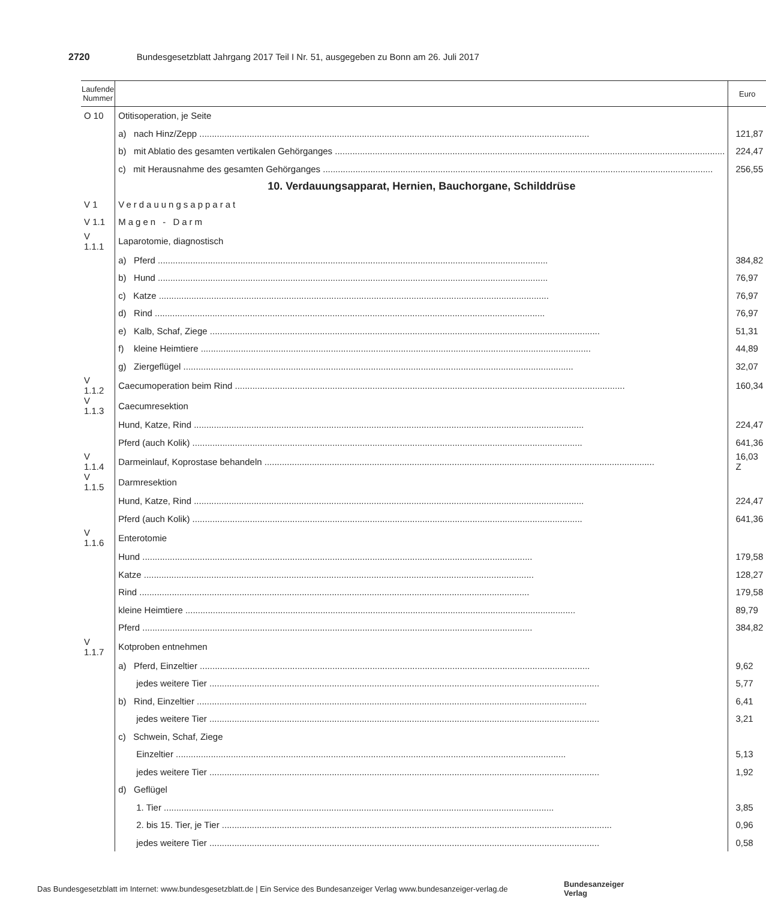2720 Bundesgesetzblatt Jahrgang 2017 Teil I Nr. 51, ausgegeben zu Bonn am 26. Juli 2017
| Laufende Nummer | | Euro |
| --- | --- | --- |
| O 10 | Otitisoperation, je Seite | |
| | a) nach Hinz/Zepp | 121,87 |
| | b) mit Ablatio des gesamten vertikalen Gehörganges | 224,47 |
| | c) mit Herausnahme des gesamten Gehörganges | 256,55 |
| | 10. Verdauungsapparat, Hernien, Bauchorgane, Schilddrüse | |
| V 1 | Verdauungsapparat | |
| V 1.1 | Magen - Darm | |
| V 1.1.1 | Laparotomie, diagnostisch | |
| | a) Pferd | 384,82 |
| | b) Hund | 76,97 |
| | c) Katze | 76,97 |
| | d) Rind | 76,97 |
| | e) Kalb, Schaf, Ziege | 51,31 |
| | f) kleine Heimtiere | 44,89 |
| | g) Ziergeflügel | 32,07 |
| V 1.1.2 | Caecumoperation beim Rind | 160,34 |
| V 1.1.3 | Caecumresektion | |
| | Hund, Katze, Rind | 224,47 |
| | Pferd (auch Kolik) | 641,36 |
| V 1.1.4 | Darmeinlauf, Koprostase behandeln | 16,03 Z |
| V 1.1.5 | Darmresektion | |
| | Hund, Katze, Rind | 224,47 |
| | Pferd (auch Kolik) | 641,36 |
| V 1.1.6 | Enterotomie | |
| | Hund | 179,58 |
| | Katze | 128,27 |
| | Rind | 179,58 |
| | kleine Heimtiere | 89,79 |
| | Pferd | 384,82 |
| V 1.1.7 | Kotproben entnehmen | |
| | a) Pferd, Einzeltier | 9,62 |
| | jedes weitere Tier | 5,77 |
| | b) Rind, Einzeltier | 6,41 |
| | jedes weitere Tier | 3,21 |
| | c) Schwein, Schaf, Ziege | |
| | Einzeltier | 5,13 |
| | jedes weitere Tier | 1,92 |
| | d) Geflügel | |
| | 1. Tier | 3,85 |
| | 2. bis 15. Tier, je Tier | 0,96 |
| | jedes weitere Tier | 0,58 |
Das Bundesgesetzblatt im Internet: www.bundesgesetzblatt.de | Ein Service des Bundesanzeiger Verlag www.bundesanzeiger-verlag.de
Bundesanzeiger
Verlag